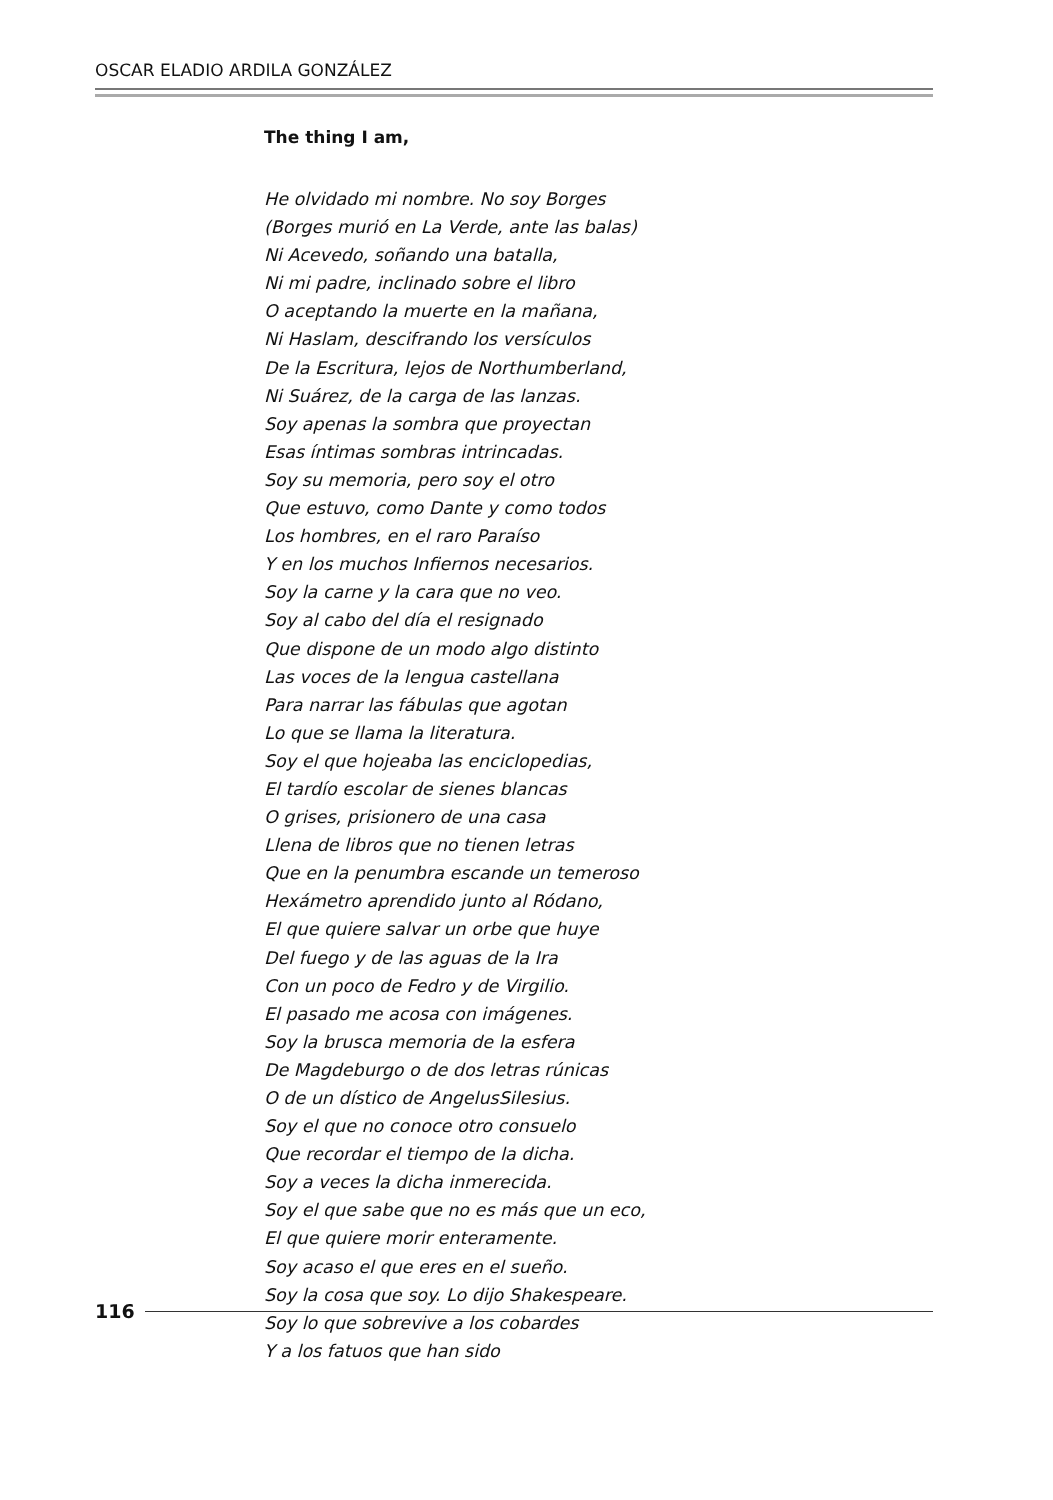OSCAR ELADIO ARDILA GONZÁLEZ
The thing I am,
He olvidado mi nombre. No soy Borges
(Borges murió en La Verde, ante las balas)
Ni Acevedo, soñando una batalla,
Ni mi padre, inclinado sobre el libro
O aceptando la muerte en la mañana,
Ni Haslam, descifrando los versículos
De la Escritura, lejos de Northumberland,
Ni Suárez, de la carga de las lanzas.
Soy apenas la sombra que proyectan
Esas íntimas sombras intrincadas.
Soy su memoria, pero soy el otro
Que estuvo, como Dante y como todos
Los hombres, en el raro Paraíso
Y en los muchos Infiernos necesarios.
Soy la carne y la cara que no veo.
Soy al cabo del día el resignado
Que dispone de un modo algo distinto
Las voces de la lengua castellana
Para narrar las fábulas que agotan
Lo que se llama la literatura.
Soy el que hojeaba las enciclopedias,
El tardío escolar de sienes blancas
O grises, prisionero de una casa
Llena de libros que no tienen letras
Que en la penumbra escande un temeroso
Hexámetro aprendido junto al Ródano,
El que quiere salvar un orbe que huye
Del fuego y de las aguas de la Ira
Con un poco de Fedro y de Virgilio.
El pasado me acosa con imágenes.
Soy la brusca memoria de la esfera
De Magdeburgo o de dos letras rúnicas
O de un dístico de AngelusSilesius.
Soy el que no conoce otro consuelo
Que recordar el tiempo de la dicha.
Soy a veces la dicha inmerecida.
Soy el que sabe que no es más que un eco,
El que quiere morir enteramente.
Soy acaso el que eres en el sueño.
Soy la cosa que soy. Lo dijo Shakespeare.
Soy lo que sobrevive a los cobardes
Y a los fatuos que han sido
116